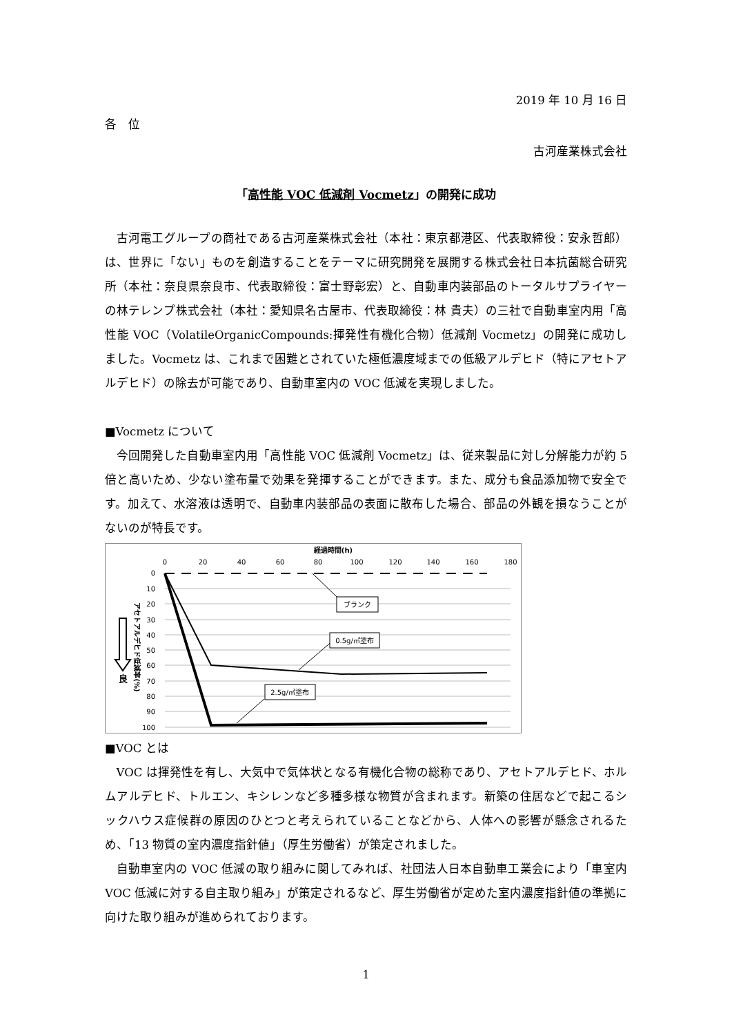2019 年 10 月 16 日
各　位
古河産業株式会社
「高性能 VOC 低減剤 Vocmetz」の開発に成功
古河電工グループの商社である古河産業株式会社（本社：東京都港区、代表取締役：安永哲郎）は、世界に「ない」ものを創造することをテーマに研究開発を展開する株式会社日本抗菌総合研究所（本社：奈良県奈良市、代表取締役：富士野彰宏）と、自動車内装部品のトータルサプライヤーの林テレンプ株式会社（本社：愛知県名古屋市、代表取締役：林 貴夫）の三社で自動車室内用「高性能 VOC（VolatileOrganicCompounds:揮発性有機化合物）低減剤 Vocmetz」の開発に成功しました。Vocmetz は、これまで困難とされていた極低濃度域までの低級アルデヒド（特にアセトアルデヒド）の除去が可能であり、自動車室内の VOC 低減を実現しました。
■Vocmetz について
今回開発した自動車室内用「高性能 VOC 低減剤 Vocmetz」は、従来製品に対し分解能力が約 5 倍と高いため、少ない塗布量で効果を発揮することができます。また、成分も食品添加物で安全です。加えて、水溶液は透明で、自動車内装部品の表面に散布した場合、部品の外観を損なうことがないのが特長です。
経過時間(h)
0
20
40
60
80
100
120
140
160
180
0
10
20
30
40
50
60
70
80
90
100
アセトアルデヒド低減率(%)
良
ブランク
0.5g/㎡塗布
2.5g/㎡塗布
■VOC とは
VOC は揮発性を有し、大気中で気体状となる有機化合物の総称であり、アセトアルデヒド、ホルムアルデヒド、トルエン、キシレンなど多種多様な物質が含まれます。新築の住居などで起こるシックハウス症候群の原因のひとつと考えられていることなどから、人体への影響が懸念されるため、「13 物質の室内濃度指針値」（厚生労働省）が策定されました。
自動車室内の VOC 低減の取り組みに関してみれば、社団法人日本自動車工業会により「車室内 VOC 低減に対する自主取り組み」が策定されるなど、厚生労働省が定めた室内濃度指針値の準拠に向けた取り組みが進められております。
1